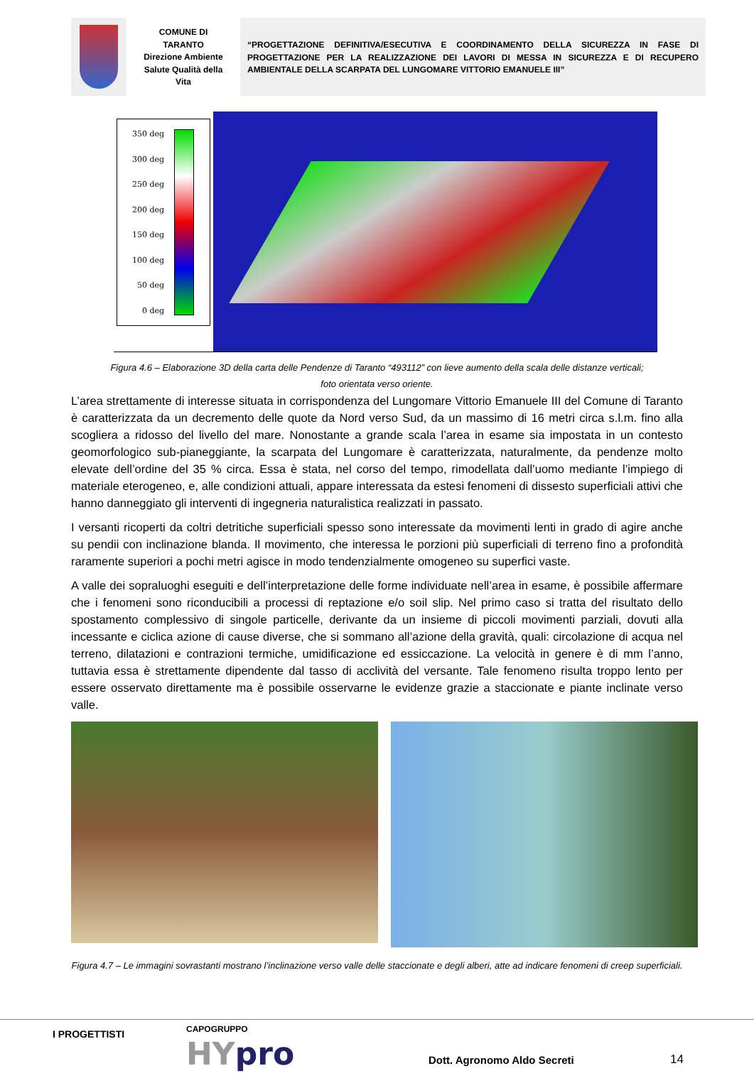COMUNE DI
TARANTO
Direzione Ambiente
Salute Qualità della
Vita
“PROGETTAZIONE DEFINITIVA/ESECUTIVA E COORDINAMENTO DELLA SICUREZZA IN FASE DI PROGETTAZIONE PER LA REALIZZAZIONE DEI LAVORI DI MESSA IN SICUREZZA E DI RECUPERO AMBIENTALE DELLA SCARPATA DEL LUNGOMARE VITTORIO EMANUELE III”
350 deg
300 deg
250 deg
200 deg
150 deg
100 deg
50 deg
0 deg
Figura 4.6 – Elaborazione 3D della carta delle Pendenze di Taranto “493112” con lieve aumento della scala delle distanze verticali; foto orientata verso oriente.
L’area strettamente di interesse situata in corrispondenza del Lungomare Vittorio Emanuele III del Comune di Taranto è caratterizzata da un decremento delle quote da Nord verso Sud, da un massimo di 16 metri circa s.l.m. fino alla scogliera a ridosso del livello del mare. Nonostante a grande scala l’area in esame sia impostata in un contesto geomorfologico sub-pianeggiante, la scarpata del Lungomare è caratterizzata, naturalmente, da pendenze molto elevate dell’ordine del 35 % circa. Essa è stata, nel corso del tempo, rimodellata dall’uomo mediante l’impiego di materiale eterogeneo, e, alle condizioni attuali, appare interessata da estesi fenomeni di dissesto superficiali attivi che hanno danneggiato gli interventi di ingegneria naturalistica realizzati in passato.
I versanti ricoperti da coltri detritiche superficiali spesso sono interessate da movimenti lenti in grado di agire anche su pendii con inclinazione blanda. Il movimento, che interessa le porzioni più superficiali di terreno fino a profondità raramente superiori a pochi metri agisce in modo tendenzialmente omogeneo su superfici vaste.
A valle dei sopraluoghi eseguiti e dell’interpretazione delle forme individuate nell’area in esame, è possibile affermare che i fenomeni sono riconducibili a processi di reptazione e/o soil slip. Nel primo caso si tratta del risultato dello spostamento complessivo di singole particelle, derivante da un insieme di piccoli movimenti parziali, dovuti alla incessante e ciclica azione di cause diverse, che si sommano all’azione della gravità, quali: circolazione di acqua nel terreno, dilatazioni e contrazioni termiche, umidificazione ed essiccazione. La velocità in genere è di mm l’anno, tuttavia essa è strettamente dipendente dal tasso di acclività del versante. Tale fenomeno risulta troppo lento per essere osservato direttamente ma è possibile osservarne le evidenze grazie a staccionate e piante inclinate verso valle.
Figura 4.7 – Le immagini sovrastanti mostrano l’inclinazione verso valle delle staccionate e degli alberi, atte ad indicare fenomeni di creep superficiali.
I PROGETTISTI CAPOGRUPPO
HYpro Dott. Agronomo Aldo Secreti 14